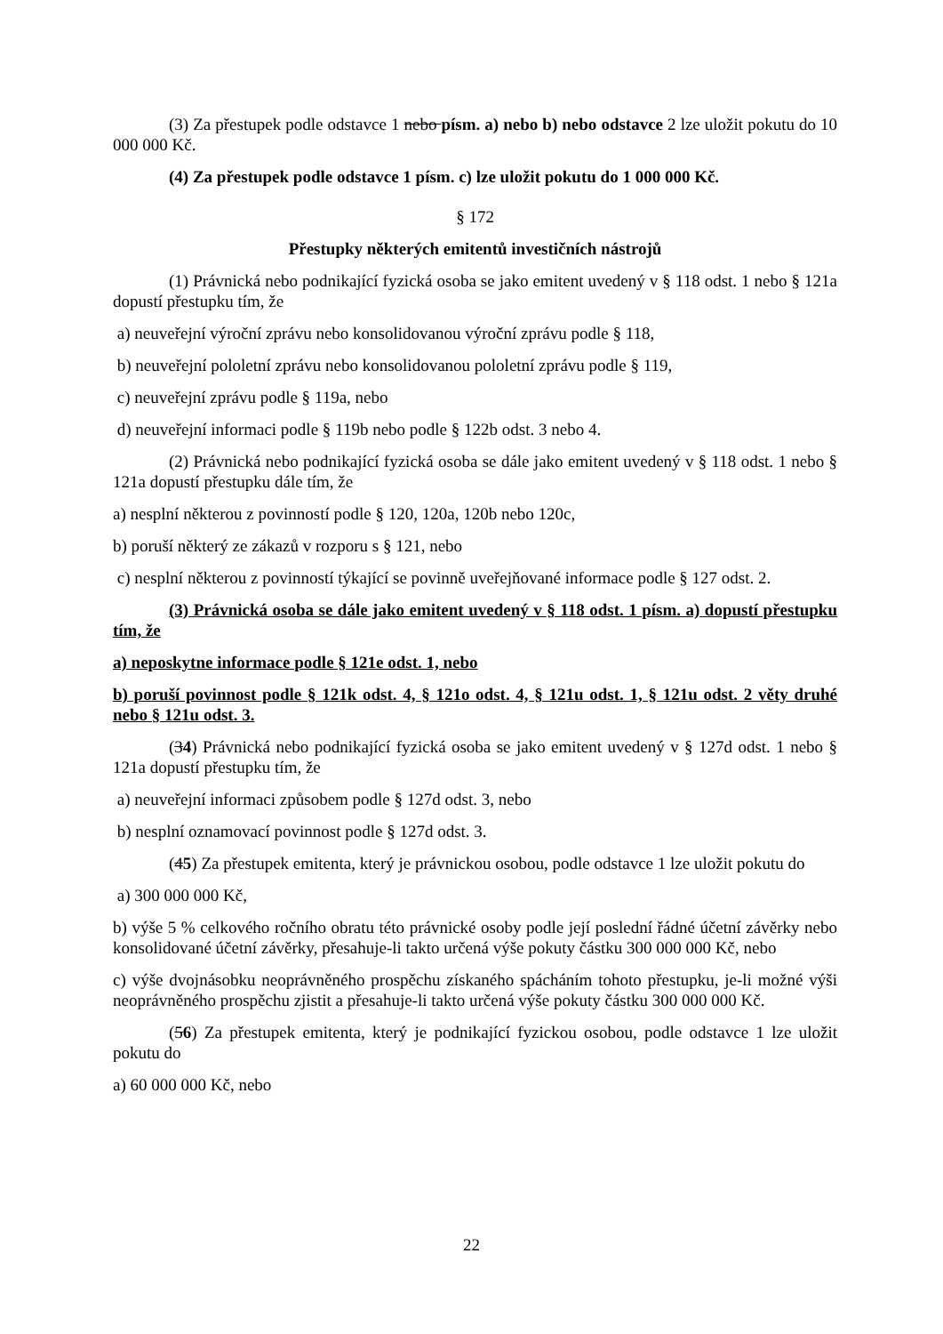(3) Za přestupek podle odstavce 1 nebo písm. a) nebo b) nebo odstavce 2 lze uložit pokutu do 10 000 000 Kč.
(4) Za přestupek podle odstavce 1 písm. c) lze uložit pokutu do 1 000 000 Kč.
§ 172
Přestupky některých emitentů investičních nástrojů
(1) Právnická nebo podnikající fyzická osoba se jako emitent uvedený v § 118 odst. 1 nebo § 121a dopustí přestupku tím, že
a) neuveřejní výroční zprávu nebo konsolidovanou výroční zprávu podle § 118,
b) neuveřejní pololetní zprávu nebo konsolidovanou pololetní zprávu podle § 119,
c) neuveřejní zprávu podle § 119a, nebo
d) neuveřejní informaci podle § 119b nebo podle § 122b odst. 3 nebo 4.
(2) Právnická nebo podnikající fyzická osoba se dále jako emitent uvedený v § 118 odst. 1 nebo § 121a dopustí přestupku dále tím, že
a) nesplní některou z povinností podle § 120, 120a, 120b nebo 120c,
b) poruší některý ze zákazů v rozporu s § 121, nebo
c) nesplní některou z povinností týkající se povinně uveřejňované informace podle § 127 odst. 2.
(3) Právnická osoba se dále jako emitent uvedený v § 118 odst. 1 písm. a) dopustí přestupku tím, že
a) neposkytne informace podle § 121e odst. 1, nebo
b) poruší povinnost podle § 121k odst. 4, § 121o odst. 4, § 121u odst. 1, § 121u odst. 2 věty druhé nebo § 121u odst. 3.
(34) Právnická nebo podnikající fyzická osoba se jako emitent uvedený v § 127d odst. 1 nebo § 121a dopustí přestupku tím, že
a) neuveřejní informaci způsobem podle § 127d odst. 3, nebo
b) nesplní oznamovací povinnost podle § 127d odst. 3.
(45) Za přestupek emitenta, který je právnickou osobou, podle odstavce 1 lze uložit pokutu do
a) 300 000 000 Kč,
b) výše 5 % celkového ročního obratu této právnické osoby podle její poslední řádné účetní závěrky nebo konsolidované účetní závěrky, přesahuje-li takto určená výše pokuty částku 300 000 000 Kč, nebo
c) výše dvojnásobku neoprávněného prospěchu získaného spácháním tohoto přestupku, je-li možné výši neoprávněného prospěchu zjistit a přesahuje-li takto určená výše pokuty částku 300 000 000 Kč.
(56) Za přestupek emitenta, který je podnikající fyzickou osobou, podle odstavce 1 lze uložit pokutu do
a) 60 000 000 Kč, nebo
22